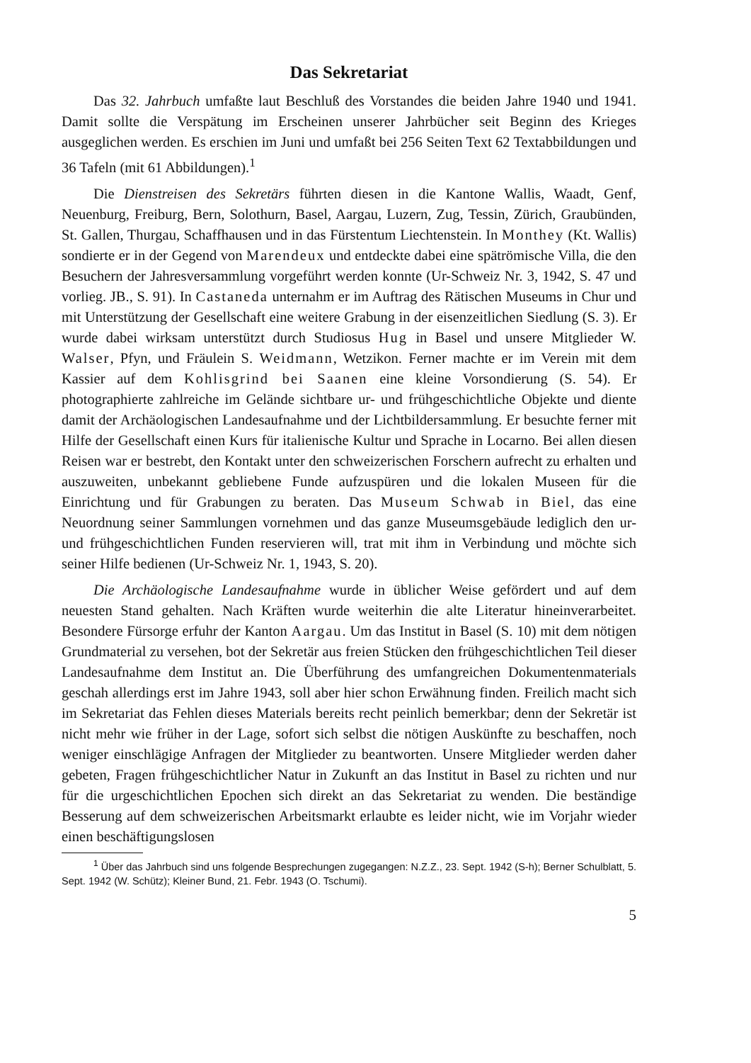Das Sekretariat
Das 32. Jahrbuch umfaßte laut Beschluß des Vorstandes die beiden Jahre 1940 und 1941. Damit sollte die Verspätung im Erscheinen unserer Jahrbücher seit Beginn des Krieges ausgeglichen werden. Es erschien im Juni und umfaßt bei 256 Seiten Text 62 Textabbildungen und 36 Tafeln (mit 61 Abbildungen).<sup>1</sup>
Die Dienstreisen des Sekretärs führten diesen in die Kantone Wallis, Waadt, Genf, Neuenburg, Freiburg, Bern, Solothurn, Basel, Aargau, Luzern, Zug, Tessin, Zürich, Graubünden, St. Gallen, Thurgau, Schaffhausen und in das Fürstentum Liechtenstein. In Monthey (Kt. Wallis) sondierte er in der Gegend von Marendeux und entdeckte dabei eine spätrömische Villa, die den Besuchern der Jahresversammlung vorgeführt werden konnte (Ur-Schweiz Nr. 3, 1942, S. 47 und vorlieg. JB., S. 91). In Castaneda unternahm er im Auftrag des Rätischen Museums in Chur und mit Unterstützung der Gesellschaft eine weitere Grabung in der eisenzeitlichen Siedlung (S. 3). Er wurde dabei wirksam unterstützt durch Studiosus Hug in Basel und unsere Mitglieder W. Walser, Pfyn, und Fräulein S. Weidmann, Wetzikon. Ferner machte er im Verein mit dem Kassier auf dem Kohlisgrind bei Saanen eine kleine Vorsondierung (S. 54). Er photographierte zahlreiche im Gelände sichtbare ur- und frühgeschichtliche Objekte und diente damit der Archäologischen Landesaufnahme und der Lichtbildersammlung. Er besuchte ferner mit Hilfe der Gesellschaft einen Kurs für italienische Kultur und Sprache in Locarno. Bei allen diesen Reisen war er bestrebt, den Kontakt unter den schweizerischen Forschern aufrecht zu erhalten und auszuweiten, unbekannt gebliebene Funde aufzuspüren und die lokalen Museen für die Einrichtung und für Grabungen zu beraten. Das Museum Schwab in Biel, das eine Neuordnung seiner Sammlungen vornehmen und das ganze Museumsgebäude lediglich den ur- und frühgeschichtlichen Funden reservieren will, trat mit ihm in Verbindung und möchte sich seiner Hilfe bedienen (Ur-Schweiz Nr. 1, 1943, S. 20).
Die Archäologische Landesaufnahme wurde in üblicher Weise gefördert und auf dem neuesten Stand gehalten. Nach Kräften wurde weiterhin die alte Literatur hineinverarbeitet. Besondere Fürsorge erfuhr der Kanton Aargau. Um das Institut in Basel (S. 10) mit dem nötigen Grundmaterial zu versehen, bot der Sekretär aus freien Stücken den frühgeschichtlichen Teil dieser Landesaufnahme dem Institut an. Die Überführung des umfangreichen Dokumentenmaterials geschah allerdings erst im Jahre 1943, soll aber hier schon Erwähnung finden. Freilich macht sich im Sekretariat das Fehlen dieses Materials bereits recht peinlich bemerkbar; denn der Sekretär ist nicht mehr wie früher in der Lage, sofort sich selbst die nötigen Auskünfte zu beschaffen, noch weniger einschlägige Anfragen der Mitglieder zu beantworten. Unsere Mitglieder werden daher gebeten, Fragen frühgeschichtlicher Natur in Zukunft an das Institut in Basel zu richten und nur für die urgeschichtlichen Epochen sich direkt an das Sekretariat zu wenden. Die beständige Besserung auf dem schweizerischen Arbeitsmarkt erlaubte es leider nicht, wie im Vorjahr wieder einen beschäftigungslosen
<sup>1</sup> Über das Jahrbuch sind uns folgende Besprechungen zugegangen: N.Z.Z., 23. Sept. 1942 (S-h); Berner Schulblatt, 5. Sept. 1942 (W. Schütz); Kleiner Bund, 21. Febr. 1943 (O. Tschumi).
5